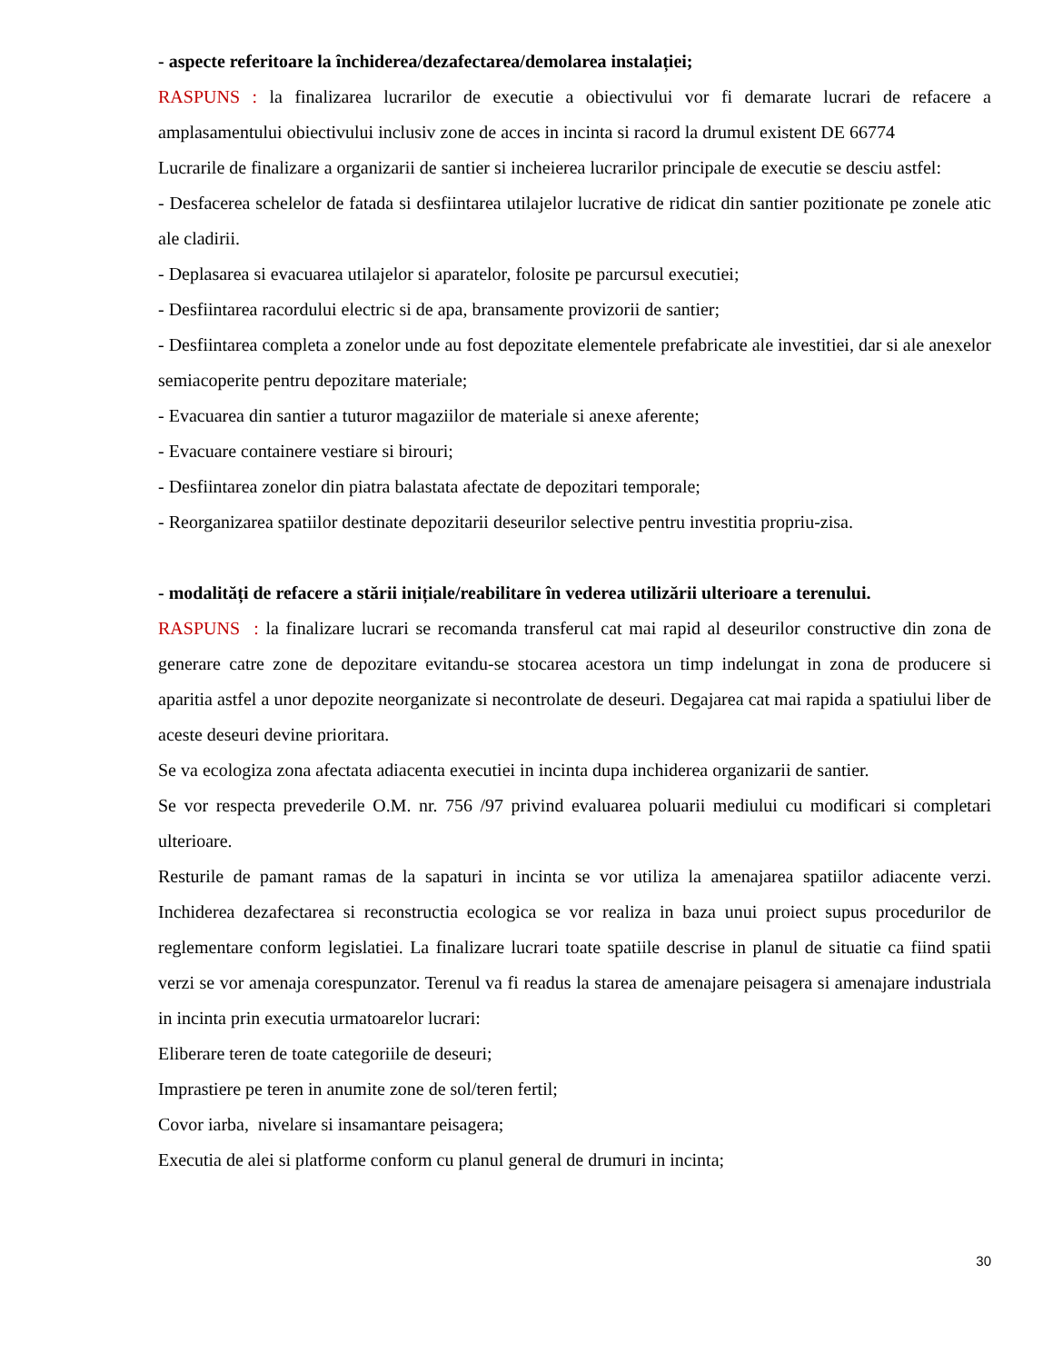- aspecte referitoare la închiderea/dezafectarea/demolarea instalației;
RASPUNS : la finalizarea lucrarilor de executie a obiectivului vor fi demarate lucrari de refacere a amplasamentului obiectivului inclusiv zone de acces in incinta si racord la drumul existent DE 66774
Lucrarile de finalizare a organizarii de santier si incheierea lucrarilor principale de executie se desciu astfel:
- Desfacerea schelelor de fatada si desfiintarea utilajelor lucrative de ridicat din santier pozitionate pe zonele atic ale cladirii.
- Deplasarea si evacuarea utilajelor si aparatelor, folosite pe parcursul executiei;
- Desfiintarea racordului electric si de apa, bransamente provizorii de santier;
- Desfiintarea completa a zonelor unde au fost depozitate elementele prefabricate ale investitiei, dar si ale anexelor semiacoperite pentru depozitare materiale;
- Evacuarea din santier a tuturor magaziilor de materiale si anexe aferente;
- Evacuare containere vestiare si birouri;
- Desfiintarea zonelor din piatra balastata afectate de depozitari temporale;
- Reorganizarea spatiilor destinate depozitarii deseurilor selective pentru investitia propriu-zisa.
- modalități de refacere a stării inițiale/reabilitare în vederea utilizării ulterioare a terenului.
RASPUNS : la finalizare lucrari se recomanda transferul cat mai rapid al deseurilor constructive din zona de generare catre zone de depozitare evitandu-se stocarea acestora un timp indelungat in zona de producere si aparitia astfel a unor depozite neorganizate si necontrolate de deseuri. Degajarea cat mai rapida a spatiului liber de aceste deseuri devine prioritara.
Se va ecologiza zona afectata adiacenta executiei in incinta dupa inchiderea organizarii de santier.
Se vor respecta prevederile O.M. nr. 756 /97 privind evaluarea poluarii mediului cu modificari si completari ulterioare.
Resturile de pamant ramas de la sapaturi in incinta se vor utiliza la amenajarea spatiilor adiacente verzi. Inchiderea dezafectarea si reconstructia ecologica se vor realiza in baza unui proiect supus procedurilor de reglementare conform legislatiei. La finalizare lucrari toate spatiile descrise in planul de situatie ca fiind spatii verzi se vor amenaja corespunzator. Terenul va fi readus la starea de amenajare peisagera si amenajare industriala in incinta prin executia urmatoarelor lucrari:
Eliberare teren de toate categoriile de deseuri;
Imprastiere pe teren in anumite zone de sol/teren fertil;
Covor iarba, nivelare si insamantare peisagera;
Executia de alei si platforme conform cu planul general de drumuri in incinta;
30